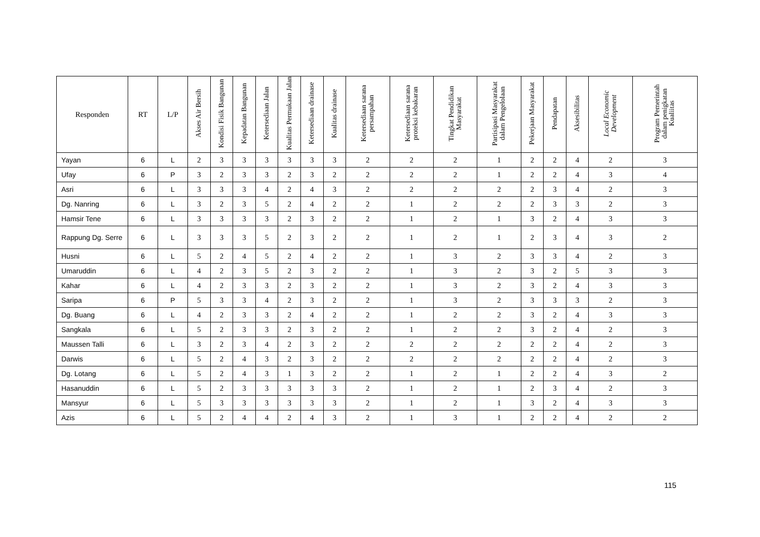| Responden | RT | L/P | Akses Air Bersih | Kondisi Fisik Bangunan | Kepadatan Bangunan | Ketersediaan Jalan | Kualitas Permukaan Jalan | Ketersediaan drainase | Kualitas drainase | Ketersediaan sarana persampahan | Ketersediaan sarana proteksi kebakaran | Tingkat Pendidikan Masyarakat | Partisipasi Masyarakat dalam Pengelolaan | Pekerjaan Masyarakat | Pendapatan | Aksesibilitas | Local Economic Development | Program Pemerintah dalam penigkatan Kualiitas |
| --- | --- | --- | --- | --- | --- | --- | --- | --- | --- | --- | --- | --- | --- | --- | --- | --- | --- | --- |
| Yayan | 6 | L | 2 | 3 | 3 | 3 | 3 | 3 | 3 | 2 | 2 | 2 | 1 | 2 | 2 | 4 | 2 | 3 |
| Ufay | 6 | P | 3 | 2 | 3 | 3 | 2 | 3 | 2 | 2 | 2 | 2 | 1 | 2 | 2 | 4 | 3 | 4 |
| Asri | 6 | L | 3 | 3 | 3 | 4 | 2 | 4 | 3 | 2 | 2 | 2 | 2 | 2 | 3 | 4 | 2 | 3 |
| Dg. Nanring | 6 | L | 3 | 2 | 3 | 5 | 2 | 4 | 2 | 2 | 1 | 2 | 2 | 2 | 3 | 3 | 2 | 3 |
| Hamsir Tene | 6 | L | 3 | 3 | 3 | 3 | 2 | 3 | 2 | 2 | 1 | 2 | 1 | 3 | 2 | 4 | 3 | 3 |
| Rappung Dg. Serre | 6 | L | 3 | 3 | 3 | 5 | 2 | 3 | 2 | 2 | 1 | 2 | 1 | 2 | 3 | 4 | 3 | 2 |
| Husni | 6 | L | 5 | 2 | 4 | 5 | 2 | 4 | 2 | 2 | 1 | 3 | 2 | 3 | 3 | 4 | 2 | 3 |
| Umaruddin | 6 | L | 4 | 2 | 3 | 5 | 2 | 3 | 2 | 2 | 1 | 3 | 2 | 3 | 2 | 5 | 3 | 3 |
| Kahar | 6 | L | 4 | 2 | 3 | 3 | 2 | 3 | 2 | 2 | 1 | 3 | 2 | 3 | 2 | 4 | 3 | 3 |
| Saripa | 6 | P | 5 | 3 | 3 | 4 | 2 | 3 | 2 | 2 | 1 | 3 | 2 | 3 | 3 | 3 | 2 | 3 |
| Dg. Buang | 6 | L | 4 | 2 | 3 | 3 | 2 | 4 | 2 | 2 | 1 | 2 | 2 | 3 | 2 | 4 | 3 | 3 |
| Sangkala | 6 | L | 5 | 2 | 3 | 3 | 2 | 3 | 2 | 2 | 1 | 2 | 2 | 3 | 2 | 4 | 2 | 3 |
| Maussen Talli | 6 | L | 3 | 2 | 3 | 4 | 2 | 3 | 2 | 2 | 2 | 2 | 2 | 2 | 2 | 4 | 2 | 3 |
| Darwis | 6 | L | 5 | 2 | 4 | 3 | 2 | 3 | 2 | 2 | 2 | 2 | 2 | 2 | 2 | 4 | 2 | 3 |
| Dg. Lotang | 6 | L | 5 | 2 | 4 | 3 | 1 | 3 | 2 | 2 | 1 | 2 | 1 | 2 | 2 | 4 | 3 | 2 |
| Hasanuddin | 6 | L | 5 | 2 | 3 | 3 | 3 | 3 | 3 | 2 | 1 | 2 | 1 | 2 | 3 | 4 | 2 | 3 |
| Mansyur | 6 | L | 5 | 3 | 3 | 3 | 3 | 3 | 3 | 2 | 1 | 2 | 1 | 3 | 2 | 4 | 3 | 3 |
| Azis | 6 | L | 5 | 2 | 4 | 4 | 2 | 4 | 3 | 2 | 1 | 3 | 1 | 2 | 2 | 4 | 2 | 2 |
115